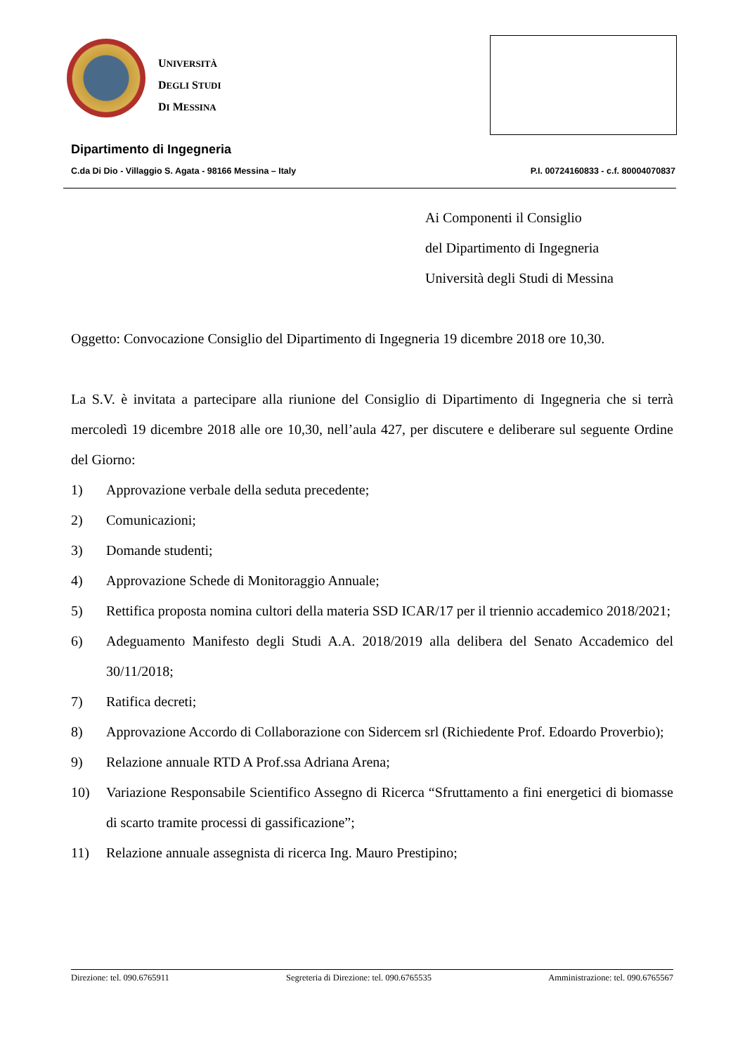UNIVERSITÀ
DEGLI STUDI
DI MESSINA
Dipartimento di Ingegneria
C.da Di Dio - Villaggio S. Agata - 98166 Messina – Italy P.I. 00724160833 - c.f. 80004070837
Ai Componenti il Consiglio
del Dipartimento di Ingegneria
Università degli Studi di Messina
Oggetto: Convocazione Consiglio del Dipartimento di Ingegneria 19 dicembre 2018 ore 10,30.
La S.V. è invitata a partecipare alla riunione del Consiglio di Dipartimento di Ingegneria che si terrà mercoledì 19 dicembre 2018 alle ore 10,30, nell’aula 427, per discutere e deliberare sul seguente Ordine del Giorno:
1) Approvazione verbale della seduta precedente;
2) Comunicazioni;
3) Domande studenti;
4) Approvazione Schede di Monitoraggio Annuale;
5) Rettifica proposta nomina cultori della materia SSD ICAR/17 per il triennio accademico 2018/2021;
6) Adeguamento Manifesto degli Studi A.A. 2018/2019 alla delibera del Senato Accademico del 30/11/2018;
7) Ratifica decreti;
8) Approvazione Accordo di Collaborazione con Sidercem srl (Richiedente Prof. Edoardo Proverbio);
9) Relazione annuale RTD A Prof.ssa Adriana Arena;
10) Variazione Responsabile Scientifico Assegno di Ricerca “Sfruttamento a fini energetici di biomasse di scarto tramite processi di gassificazione”;
11) Relazione annuale assegnista di ricerca Ing. Mauro Prestipino;
Direzione: tel. 090.6765911 Segreteria di Direzione: tel. 090.6765535 Amministrazione: tel. 090.6765567